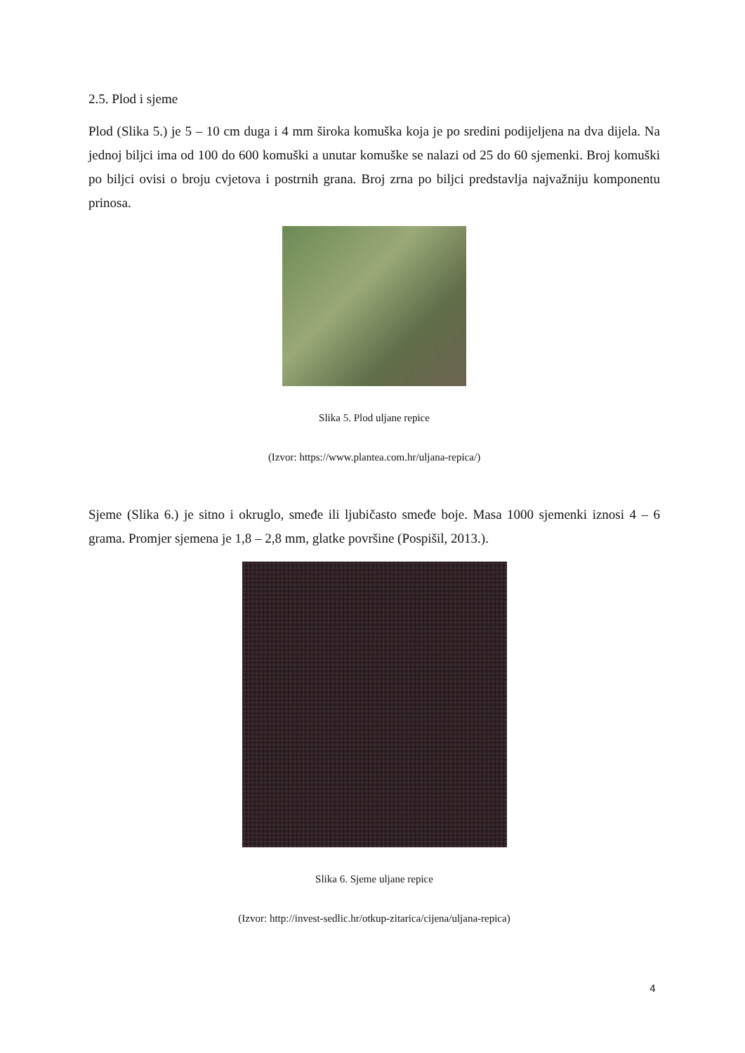2.5. Plod i sjeme
Plod (Slika 5.) je 5 – 10 cm duga i 4 mm široka komuška koja je po sredini podijeljena na dva dijela. Na jednoj biljci ima od 100 do 600 komuški a unutar komuške se nalazi od 25 do 60 sjemenki. Broj komuški po biljci ovisi o broju cvjetova i postrnih grana. Broj zrna po biljci predstavlja najvažniju komponentu prinosa.
Slika 5. Plod uljane repice
(Izvor: https://www.plantea.com.hr/uljana-repica/)
Sjeme (Slika 6.) je sitno i okruglo, smeđe ili ljubičasto smeđe boje. Masa 1000 sjemenki iznosi 4 – 6 grama. Promjer sjemena je 1,8 – 2,8 mm, glatke površine (Pospišil, 2013.).
Slika 6. Sjeme uljane repice
(Izvor: http://invest-sedlic.hr/otkup-zitarica/cijena/uljana-repica)
4